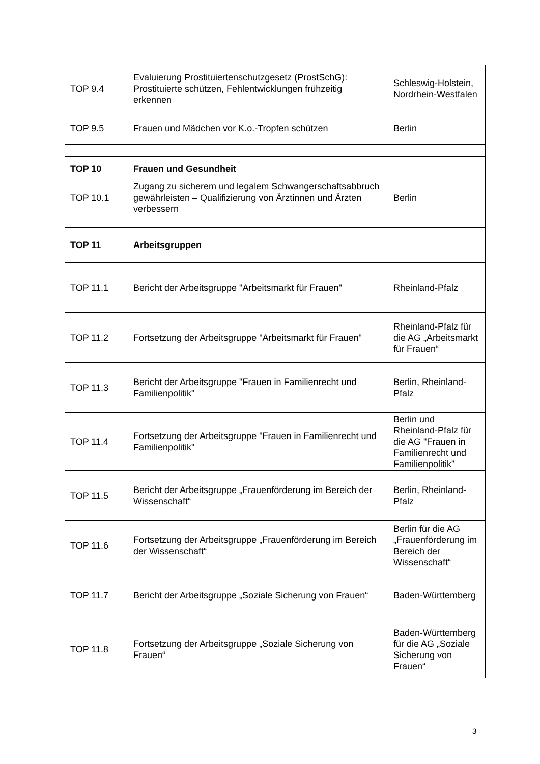| TOP 9.4 | Evaluierung Prostituiertenschutzgesetz (ProstSchG): Prostituierte schützen, Fehlentwicklungen frühzeitig erkennen | Schleswig-Holstein, Nordrhein-Westfalen |
| TOP 9.5 | Frauen und Mädchen vor K.o.-Tropfen schützen | Berlin |
| TOP 10 | Frauen und Gesundheit | |
| TOP 10.1 | Zugang zu sicherem und legalem Schwangerschaftsabbruch gewährleisten – Qualifizierung von Ärztinnen und Ärzten verbessern | Berlin |
| TOP 11 | Arbeitsgruppen | |
| TOP 11.1 | Bericht der Arbeitsgruppe "Arbeitsmarkt für Frauen" | Rheinland-Pfalz |
| TOP 11.2 | Fortsetzung der Arbeitsgruppe "Arbeitsmarkt für Frauen" | Rheinland-Pfalz für die AG „Arbeitsmarkt für Frauen“ |
| TOP 11.3 | Bericht der Arbeitsgruppe "Frauen in Familienrecht und Familienpolitik" | Berlin, Rheinland-Pfalz |
| TOP 11.4 | Fortsetzung der Arbeitsgruppe "Frauen in Familienrecht und Familienpolitik" | Berlin und Rheinland-Pfalz für die AG "Frauen in Familienrecht und Familienpolitik" |
| TOP 11.5 | Bericht der Arbeitsgruppe „Frauenförderung im Bereich der Wissenschaft“ | Berlin, Rheinland-Pfalz |
| TOP 11.6 | Fortsetzung der Arbeitsgruppe „Frauenförderung im Bereich der Wissenschaft“ | Berlin für die AG „Frauenförderung im Bereich der Wissenschaft“ |
| TOP 11.7 | Bericht der Arbeitsgruppe „Soziale Sicherung von Frauen“ | Baden-Württemberg |
| TOP 11.8 | Fortsetzung der Arbeitsgruppe „Soziale Sicherung von Frauen“ | Baden-Württemberg für die AG „Soziale Sicherung von Frauen“ |
3